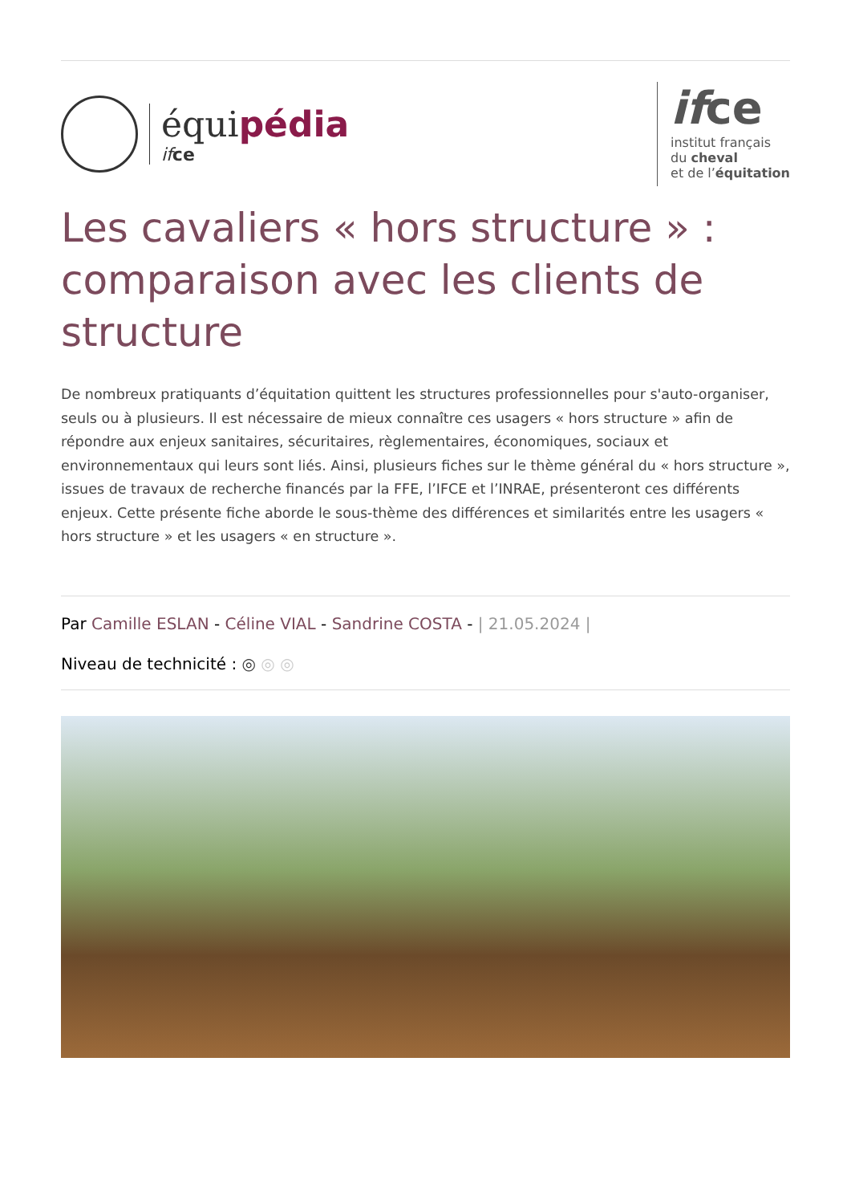équipédia
if ce
ifce
institut français
du cheval
et de l’équitation
Les cavaliers « hors structure » : comparaison avec les clients de structure
De nombreux pratiquants d’équitation quittent les structures professionnelles pour s'auto-organiser, seuls ou à plusieurs. Il est nécessaire de mieux connaître ces usagers « hors structure » afin de répondre aux enjeux sanitaires, sécuritaires, règlementaires, économiques, sociaux et environnementaux qui leurs sont liés. Ainsi, plusieurs fiches sur le thème général du « hors structure », issues de travaux de recherche financés par la FFE, l’IFCE et l’INRAE, présenteront ces différents enjeux. Cette présente fiche aborde le sous-thème des différences et similarités entre les usagers « hors structure » et les usagers « en structure ».
Par Camille ESLAN - Céline VIAL - Sandrine COSTA - | 21.05.2024 |
Niveau de technicité : ◎ ◎ ◎